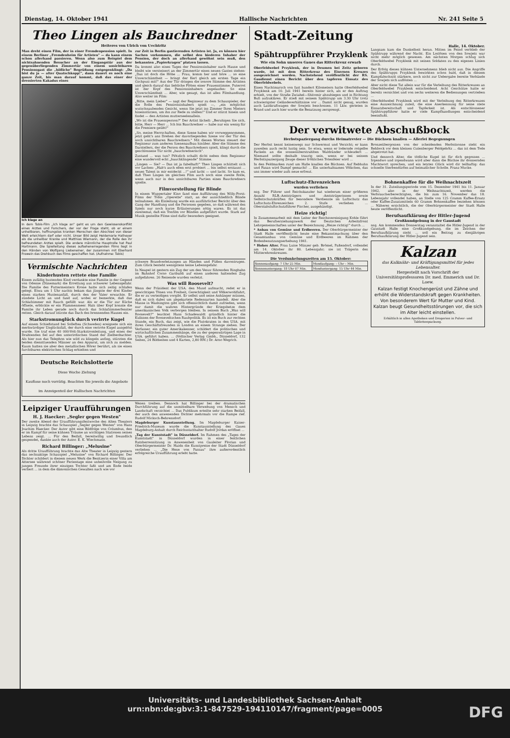Dienstag, 14. Oktober 1941 Hallische Nachrichten Nr. 241 Seite 5
Theo Lingen als Bauchredner
Heiteres von Ulrich von Uechtritz
Man dreht einen Film, der in einer Fremdenpension spielt. In einem Berliner „Fremdenheim für Artisten" — da kann einem schon allerhand passieren. Wenn also zum Beispiel dem nichtsahnenden Besucher an der Eingangstür aus der gegenüberliegenden Zimmertür von einem unsichtbaren Pensionsgast die „höfliche" Begrüßung entgegenklingt: „Da bist du ja — alter Quatschkopp!", dann dauert es noch eine ganze Zeit, bis man darauf kommt, daß das einer der dressierten Kakadus eines
Ich klage an
In dem Tobis-Film „Ich klage an" geht es um den Gewissenskonflikt eines Arztes und Forschers, der vor der Frage steht, ob er einem unheilbaren, hoffnungslos kranken Menschen den Abschied von dieser Welt erleichtern darf oder nicht. Unser Bild zeigt Heidemarie Hatheyer als die unheilbar Kranke und Matthias Wiemann, der die Rolle des ihr befreundeten Arztes spielt. Die andere männliche Hauptrolle hat Paul Hartmann. Die Spielleitung dieses aufsehenerregenden Films liegt in den Händen von Wolfgang Liebeneiner, der zusammen mit Eberhard Frowein das Drehbuch des Films geschaffen hat. (Aufnahme: Tobis)
zur Zeit in Berlin gastierenden Artisten ist. Ja, es können hier Sachen vorkommen, die selbst den biederen Inhaber der Pension, der doch an allerhand gewöhnt sein muß, den bekannten „Papierkragen" platzen lassen.
Da kommt also eines Tages der Pensionsinhaber nach Hause und bleibt wie versteinert an der Zimmertür eines neuen Gastes stehen: „Das ist doch die Höhe ... Frau, komm her und höre ... so eine Unverschämtheit — bringt der Kerl gleich am ersten Tage ein Gschpusi mit!" Aus der Tür dringen die sonore Stimme des Artisten und gleich darauf das liebliche Flöten einer Frauenstimme. Puterrot ist der Kopf des Pensionsinhabers angelaufen: So eine Unverschämtheit ... Aber, wie gesagt, das ist alles Filmhandlung. Also weiter im Film:
„Bitte, mein Lieber" — sagt der Regisseur zu dem Schauspieler, der die Rolle des Pensionsinhabers spielt —, „ein möglichst wutschnaubendes Gesicht, wenn Sie jetzt ins Zimmer Ihres Mieters hineinstürzen, um ihn zur Rede zu stellen!" Und er stürzt hinein und findet — den Artisten mutterseelenallein.
„Wo ist die Frauensperson?" Der Artist lächelt: „Beruhigen Sie sich, bitte, Herr — Herr ... Ich bin Bauchredner — habe nur ein wenig für die Premiere geübt!"
„So, meine Herrschaften, diese Szene haben wir vorweggenommen, jetzt geht's ans Drehen der davorliegenden Szene vor der Tür des noch unsichtbaren Bauchredners." Mit diesen Worten steuert der Regisseur zum anderen Szenenaufbau hinüber. Aber die Stimme des Darstellers, der die Person des Bauchredners spielt, klingt durch die geschlossene Tür nicht „bauchrednerisch".
Zustand ... was tun? Plötzlich schallt dicht neben dem Regisseur eine wundervoll echt „bauchklingende" Stimme.
„Lingen — Sie? — Das ist ja fabelhaft!" Theo Lingen schüttelt sich vor Lachen: „Hab's auch eben erst probiert ... bin selbst erstaunt ... neues Talent in mir entdeckt ...!" und lacht — und lacht. So kam es, daß Theo Lingen im gleichen Film auch noch eine zweite Rolle, wenn auch nur in den unsichtbaren Partien eines Bauchredners spielte.
Filmvorstellung für Blinde
In einem Wuppertaler Kino fand eine Aufführung des Willy-Forst-Films der Tobis „Operette" statt, an der ausschließlich Blinde teilnahmen. Als Einleitung wurde ein ausführlicher Bericht über den Gang der Handlung und die Personen gegeben, so daß während des Spiels nur noch kurze Erläuterungen nötig waren. Es ist das zweitemal, daß ein Tonfilm vor Blinden aufgeführt wurde. Stark auf Musik gestellte Filme sind dafür besonders geeignet.
Vermischte Nachrichten
Kinderhusten rettete eine Familie
Einem zufällig hustenden Kind verdankte eine Familie in der Gegend von Odense (Dänemark) die Errettung aus schwerer Lebensgefahr. Die Familie des Futtermeisters Krone hatte sich zeitig schlafen gelegt. Etwa um 1 Uhr nachts bekam das jüngste der drei Kinder einen starken Hustenanfall, durch den der Vater erwachte. Er zündete Licht an und fand auf, wobei er bemerkte, daß das Schlafzimmer mit Rauch gefüllt war. Als er die Tür zur Küche öffnete, erblickte er ein Flammenmeer. Hals über Kopf konnte die Familie ihr Leben gerade noch durch das Schlafzimmerfenster retten. Gleich darauf stürzte das Dach des brennenden Hauses ein.
Starkstromunglück durch verirrte Kugel
Auf einem Schießstand bei Solleftea (Schweden) ereignete sich ein merkwürdiger Unglücksfall, der durch eine verirrte Kugel ausgelöst wurde. Sie traf eine 40 000-Volt-Starkstromleitung, und eines der Drahtenden fiel auf den unterirdischen Stand der Zielbeobachter. Als hier nun das Telephon wie wild zu klingeln anfing, stürzten die beiden diensttuenden Männer an den Apparat, um sich zu melden. Kaum hatten sie aber den metallischen Hörer berührt, als sie einen furchtbaren elektrischen Schlag erhielten und
Deutsche Reichslotterie
Diese Woche Ziehung
Kauflose noch vorrätig. Beachten Sie jeweils die Angebote im Anzeigenteil der Hallischen Nachrichten
schwere Brandverletzungen an Händen und Füßen davontrugen. Zum Glück besteht wenigstens keine Lebensgefahr.
In Neapel ist gestern ein Zug der um den Vesuv führenden Ringbahn im Bahnhof Corso Garibaldi auf einen anderen haltenden Zug aufgefahren. 26 Reisende wurden verletzt.
Was will Roosevelt?
Wenn der Präsident der USA. den Mund aufmacht, redet er in gewichtigen Tönen von Freiheit, Gerechtigkeit und Völkerwohlfahrt, die er zu verteidigen vorgibt. Er selbst und seine Anhänger müssen, daß es sich dabei um abgekartete Redensarten handelt. Aber die Masse in Washington gibt sich offensichtlich damit zufrieden, wenn nur damit die wahren Hintergründe der Kriegshetze dem amerikanischen Volk verborgen bleiben. In seinem Buch „Was will Roosevelt?" leuchtet Hans Schadewaldt gründlich hinter die Kulissen der Rooseveltschen Raubpolitik. Es ist ein Buch zur rechten Stunde, ein Buch, das zeigt, wie die Plutokraten in den USA. mit ihren Geschäftsfreunden in London an einem Strange ziehen. Der Verfasser, ein guter Amerikakenner, schildert die politischen und wirtschaftlichen Zusammenhänge, die zu der gegenwärtigen Lage in USA. geführt haben. ... (Vollischer Verlag Gmbh., Düsseldorf, 132 Seiten, 24 Bildseiten und 4 Karten, 2,80 RM.) Dr. Arno Wegrich.
Leipziger Uraufführungen
H. J. Haecker: „Segler gegen Westen"
Der zweite Abend der Uraufführungsfestwoche des Alten Theaters in Leipzig brachte das Schauspiel „Segler gegen Westen" von Hans Joachim Haecker. Der Autor gibt eine Bildfolge von Columbus, den er im Kampf für seine kühnen Träume an wichtigen Stationen seines Lebens zeigt. ... Für den Beifall, bereitwillig und freundlich gespendet, dankte auch der Autor. E. K. Wiechmann.
Richard Billinger: „Melusine"
Als dritte Uraufführung brachte das Alte Theater in Leipzig gestern das sechsaktige Schauspiel „Melusine" von Richard Billinger. Der Dichter schildert in diesem neuen Werk die Besitzerin einer Villa am Attersee während schöner Ferientage eine unheilvolle Neigung zu jungen Freunde ihrer einzigen Tochter faßt und am Ende beide verliert ... in dem die dämonischen Gewalten nach wie vor
Wesen treiben. Dennoch hat Billinger bei der dramatischen Durchführung auf die unmittelbare Verwebung von Mensch und Landschaft verzichtet ... Das Publikum erteilte sehr starken Beifall, der auch den anwesenden Dichter mehrmals vor die Rampe rief. Rudolf Micksch-Behrensdorf.
Magdeburger Kunstausstellung. Im Magdeburger Kaiser-Friedrich-Museum wurde die Kunstausstellung des Gaues Magdeburg-Anhalt durch Reichsstatthalter Rudolf Jordan eröffnet ...
„Tag der Kunststadt" in Düsseldorf. Im Rahmen des „Tages der Kunststadt" in Düsseldorf wurden in einer festlichen Ratsherrensitzung in Anwesenheit von Gauleiter Florian und Oberbürgermeister Dr. Haidn die Kunstpreise der Stadt Düsseldorf verliehen ... „Die Hexe von Passau" ihre außerordentlich erfolgreiche Uraufführung erlebt hatte.
Stadt-Zeitung
Halle, 14. Oktober.
Spähtruppführer Przyklenk
Wie ein Sohn unseres Gaues das Ritterkreuz erwarb
Oberfeldwebel Przyklenk, der in Deumen bei Zeitz geboren wurde, ist mit dem Ritterkreuz des Eisernen Kreuzes ausgezeichnet worden. Nachstehend veröffentlicht der RS. Gaudienst einen Bericht über den tapferen Einsatz des Oberfeldwebels.
Einen Nachtmarsch von fast hundert Kilometern hatte Oberfeldwebel Przyklenk am 10. Juli 1941 bereits hinter sich, als er den Auftrag erhielt, von der Straße Zwiahel—Shitomir abzubiegen und in Richtung Bufi aufzuklären. Er stieß mit seinem Spähtrupp um 3.30 Uhr trotz schwierigster Geländeverhältnisse vor ... Damit nicht genug, wurden auch Lastkraftwagen der Sowjets beschossen. 11 Lkw. gerieten in Brand und auch hier wurde die Besatzung zersprengt.
Langsam kam die Dunkelheit heran. Mitten im Feind verblieb der Spähtrupp während der Nacht. Ein Loslösen von den Sowjets war nicht mehr möglich gewesen. Am nächsten Morgen schlug sich Oberfeldwebel Przyklenk mit seinen Soldaten zu den eigenen Linien durch.
Der Erfolg dieses kühnen Unternehmens blieb nicht aus. Die Angriffe des Spähtrupps Przyklenk bewirkten schon bald, daß in diesem Kampfabschnitt stärkere, noch nicht zur Uebergabe bereite Verbände der Sowjets sich auflösten ...
Aber nicht diese Tat allein war für die Verleihung des Ritterkreuzes an Oberfeldwebel Przyklenk entscheidend. Acht Geschütze hatte er bereits vernichtet und von sechs weiteren die Bedienungen vertrieben ...
Oberfeldwebel Przyklenk wird mit der Verleihung des Ritterkreuzes eine Auszeichnung zuteil, die eine Anerkennung für seine stete Einsatzbereitschaft und Tapferkeit ist. Als entschlossener Spähtruppführer hatte er viele Kampfhandlungen entscheidend beeinflußt.
Der verwitwete Abschußbock
Herbstspaziergang durchs Heimatrevier — Die Büchsen knallen — Allerlei Begegnungen
Der Herbst kennt keineswegs nur Schwermut und Verzicht; er kann zuweilen auch recht lustig sein. So etwa, wenn er lodernde rotgelbe Fackeln an die sonnenüberstrahlten Waldränder schleudert ... Niemand sollte deshalb traurig sein, wenn er bei seinem Herbstspaziergang Zeuge dieser fröhlichen Totenfeier wird ...
In den Feldmarken rund um Halle knallen die Büchsen. Auf Rebhuhn und Fasan wird Dampf gemacht! ... Ein unterhaltsames Völkchen, das uns immer wieder aufs neue erfreut.
Bronzeübergossen von der scheidenden Herbstsonne steht ein Rehbock vor dem kleinen Gutenberger Feldgehölz ... das ist dem Tode abgetrotzt hat.
Und dennoch Alter, die tödliche Kugel ist für dich gegossen ... Irgendwo und irgendwann wird aber dann die Büchse ihr donnerndes Machtwort sprechen, und ein letztes Glück wird dir teilhaftig: das schnelle Sterbendürfen auf heimatlicher Scholle. Franz Mucke.
Luftschutz-Ehrenzeichen
wurden verliehen
nsg. Der Führer und Reichskanzler hat wiederum einer größeren Anzahl RLB.-Amtsträgern und -Amtsträgerinnen sowie Selbstschutzkräften für besondere Verdienste im Luftschutz das Luftschutz-Ehrenzeichen 2. Stufe verliehen ... Oberstabsluftschutzführer Fischer, ausgehändigt.
Heize richtig!
In Zusammenarbeit mit dem Leiter der Reichsvereinigung Kohle führt das Berufserziehungswerk der Deutschen Arbeitsfront Lehrgemeinschaften unter der Bezeichnung „Heize richtig!" durch ...
* Anbau von Gemüse und Erdbeeren. Der Oberbürgermeister der Stadt Halle veröffentlicht heute eine Bekanntmachung über den Gesamtanbau von Gemüse und Erdbeeren im Rahmen der Bodenbenutzungserhebung 1941.
* Hohes Alter. Frau Luise Münzer geb. Brömel, Paßendorf, vollendet am 14. Oktober ihr 80. Lebensjahr; sie ist Trägerin des Mütterehrenkreuzes.
Die Verdunkelungszeiten am 15. Oktober:
| Sonnenaufgang: 7 Uhr 25 Min. | Mondaufgang: – Uhr – Min. |
| Sonnenuntergang: 18 Uhr 07 Min. | Monduntergang: 15 Uhr 44 Min. |
Bohnenkaffee für die Weihnachtszeit
In der 31. Zuteilungsperiode vom 15. Dezember 1941 bis 11. Januar 1942, also in der Weihnachtszeit, werden die Verbraucherberechtigten, die bis zum 16. November das 18. Lebensjahr vollendet haben, an Stelle von 125 Gramm Kaffee-Ersatz oder Kaffee-Zusatzmitteln 60 Gramm Bohnenkaffee beziehen können ... Näheres ersichtlich, die der Oberbürgermeister der Stadt Halle heute veröffentlicht.
Berufsaufklärung der Hitler-Jugend
Großkundgebung in der Gaustadt
nsg. Am kommenden Donnerstag veranstaltet die Hitler-Jugend in der Gaustadt Halle eine Großkundgebung, die im Zeichen der Berufsaufklärung steht ... soll ein Beitrag zu diesjährigen Berufsaufklärung der Hitler-Jugend sein.
Kalzan
das Kalknähr- und Kräftigungsmittel für jedes Lebensalter.
Hergestellt nach Vorschrift der Universitätsprofessoren Dr. med. Emmerich und Dr. Loew.
Kalzan festigt Knochengerüst und Zähne und erhöht die Widerstandskraft gegen Krankheiten. Von besonderem Wert für Mutter und Kind. Kalzan beugt Gesundheitsstörungen vor, die sich im Alter leicht einstellen.
Erhältlich in allen Apotheken und Drogerien in Pulver- und Tablettenpackung.
Universitäts- und Landesbibliothek Sachsen-Anhalt
urn:nbn:de:gbv:3:1-847529-194110147/fragment/page=0005
DFG